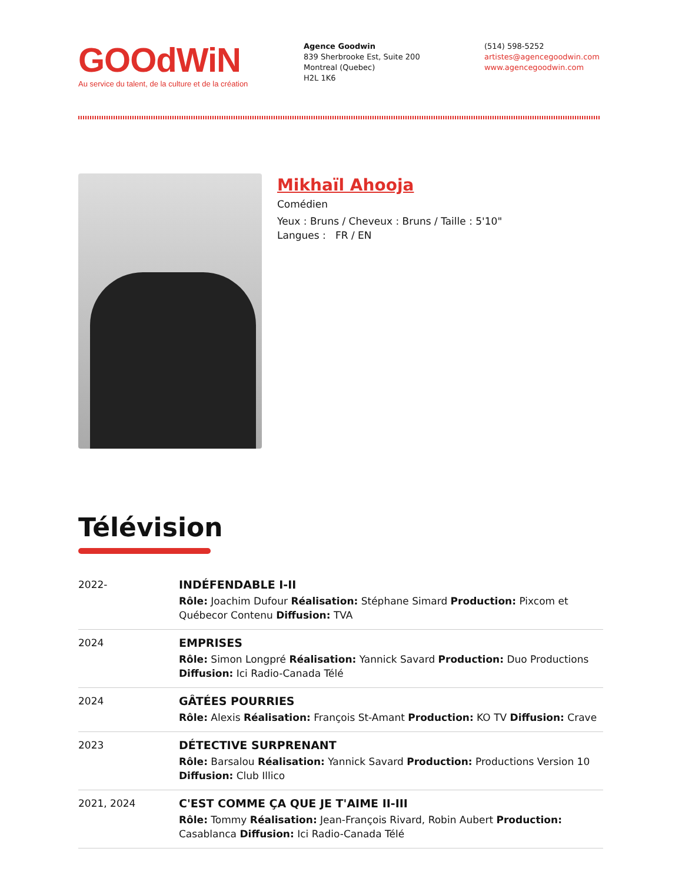GOOdWiN
Au service du talent, de la culture et de la création
Agence Goodwin
839 Sherbrooke Est, Suite 200
Montreal (Quebec)
H2L 1K6
(514) 598-5252
artistes@agencegoodwin.com
www.agencegoodwin.com
Mikhaïl Ahooja
Comédien
Yeux : Bruns / Cheveux : Bruns / Taille : 5'10"
Langues : FR / EN
Télévision
| 2022- | INDÉFENDABLE I-II Rôle: Joachim Dufour Réalisation: Stéphane Simard Production: Pixcom et Québecor Contenu Diffusion: TVA |
| 2024 | EMPRISES Rôle: Simon Longpré Réalisation: Yannick Savard Production: Duo Productions Diffusion: Ici Radio-Canada Télé |
| 2024 | GÂTÉES POURRIES Rôle: Alexis Réalisation: François St-Amant Production: KO TV Diffusion: Crave |
| 2023 | DÉTECTIVE SURPRENANT Rôle: Barsalou Réalisation: Yannick Savard Production: Productions Version 10 Diffusion: Club Illico |
| 2021, 2024 | C'EST COMME ÇA QUE JE T'AIME II-III Rôle: Tommy Réalisation: Jean-François Rivard, Robin Aubert Production: Casablanca Diffusion: Ici Radio-Canada Télé |